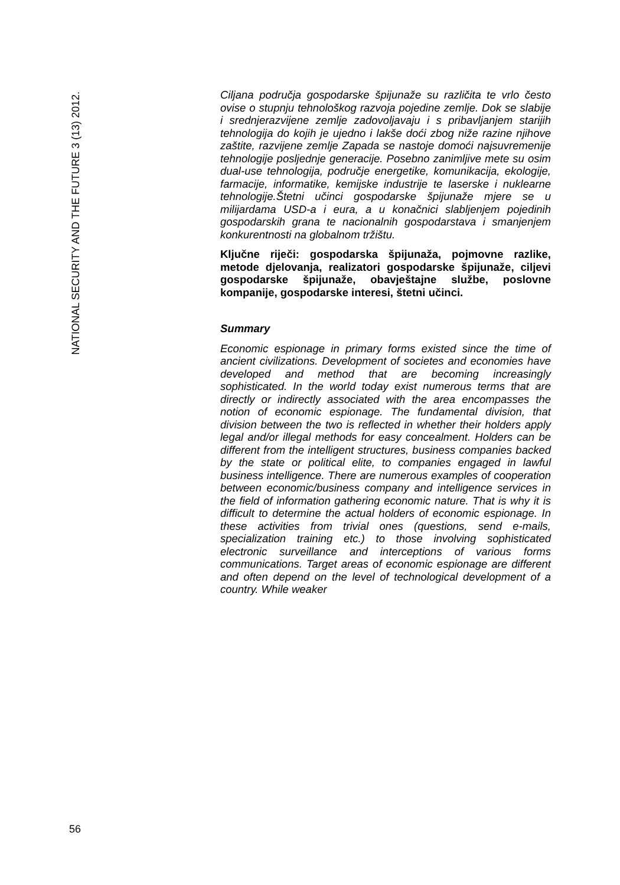NATIONAL SECURITY AND THE FUTURE 3 (13) 2012.
Ciljana područja gospodarske špijunaže su različita te vrlo često ovise o stupnju tehnološkog razvoja pojedine zemlje. Dok se slabije i srednjerazvijene zemlje zadovoljavaju i s pribavljanjem starijih tehnologija do kojih je ujedno i lakše doći zbog niže razine njihove zaštite, razvijene zemlje Zapada se nastoje domoći najsuvremenije tehnologije posljednje generacije. Posebno zanimljive mete su osim dual-use tehnologija, područje energetike, komunikacija, ekologije, farmacije, informatike, kemijske industrije te laserske i nuklearne tehnologije.Štetni učinci gospodarske špijunaže mjere se u milijardama USD-a i eura, a u konačnici slabljenjem pojedinih gospodarskih grana te nacionalnih gospodarstava i smanjenjem konkurentnosti na globalnom tržištu.
Ključne riječi: gospodarska špijunaža, pojmovne razlike, metode djelovanja, realizatori gospodarske špijunaže, ciljevi gospodarske špijunaže, obavještajne službe, poslovne kompanije, gospodarske interesi, štetni učinci.
Summary
Economic espionage in primary forms existed since the time of ancient civilizations. Development of societes and economies have developed and method that are becoming increasingly sophisticated. In the world today exist numerous terms that are directly or indirectly associated with the area encompasses the notion of economic espionage. The fundamental division, that division between the two is reflected in whether their holders apply legal and/or illegal methods for easy concealment. Holders can be different from the intelligent structures, business companies backed by the state or political elite, to companies engaged in lawful business intelligence. There are numerous examples of cooperation between economic/business company and intelligence services in the field of information gathering economic nature. That is why it is difficult to determine the actual holders of economic espionage. In these activities from trivial ones (questions, send e-mails, specialization training etc.) to those involving sophisticated electronic surveillance and interceptions of various forms communications. Target areas of economic espionage are different and often depend on the level of technological development of a country. While weaker
56